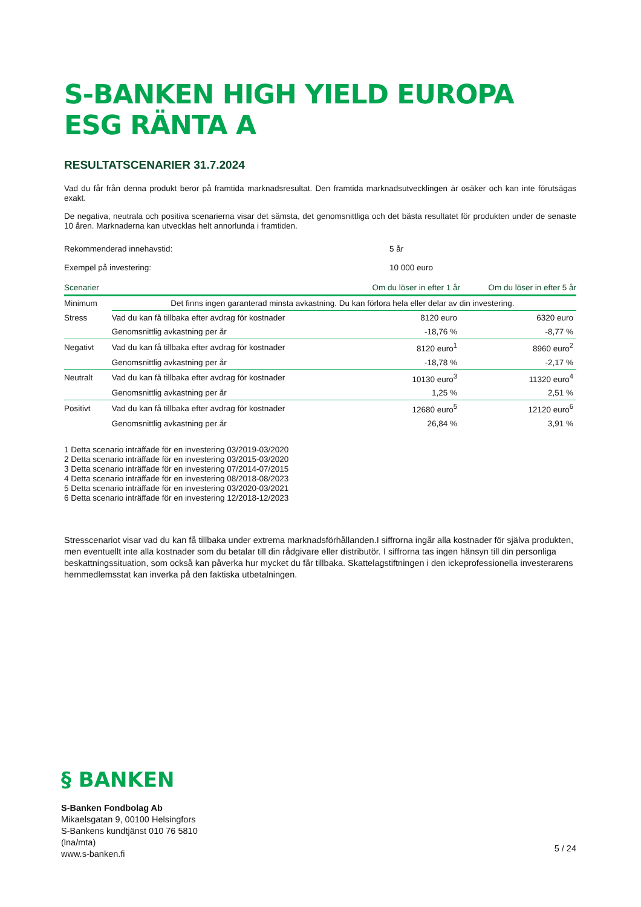S-BANKEN HIGH YIELD EUROPA ESG RÄNTA A
RESULTATSCENARIER 31.7.2024
Vad du får från denna produkt beror på framtida marknadsresultat. Den framtida marknadsutvecklingen är osäker och kan inte förutsägas exakt.
De negativa, neutrala och positiva scenarierna visar det sämsta, det genomsnittliga och det bästa resultatet för produkten under de senaste 10 åren. Marknaderna kan utvecklas helt annorlunda i framtiden.
Rekommenderad innehavstid: 5 år
Exempel på investering: 10 000 euro
| Scenarier | | Om du löser in efter 1 år | Om du löser in efter 5 år |
| --- | --- | --- | --- |
| Minimum | Det finns ingen garanterad minsta avkastning. Du kan förlora hela eller delar av din investering. | | |
| Stress | Vad du kan få tillbaka efter avdrag för kostnader | 8120 euro | 6320 euro |
| | Genomsnittlig avkastning per år | -18,76 % | -8,77 % |
| Negativt | Vad du kan få tillbaka efter avdrag för kostnader | 8120 euro<sup>1</sup> | 8960 euro<sup>2</sup> |
| | Genomsnittlig avkastning per år | -18,78 % | -2,17 % |
| Neutralt | Vad du kan få tillbaka efter avdrag för kostnader | 10130 euro<sup>3</sup> | 11320 euro<sup>4</sup> |
| | Genomsnittlig avkastning per år | 1,25 % | 2,51 % |
| Positivt | Vad du kan få tillbaka efter avdrag för kostnader | 12680 euro<sup>5</sup> | 12120 euro<sup>6</sup> |
| | Genomsnittlig avkastning per år | 26,84 % | 3,91 % |
1 Detta scenario inträffade för en investering 03/2019-03/2020
2 Detta scenario inträffade för en investering 03/2015-03/2020
3 Detta scenario inträffade för en investering 07/2014-07/2015
4 Detta scenario inträffade för en investering 08/2018-08/2023
5 Detta scenario inträffade för en investering 03/2020-03/2021
6 Detta scenario inträffade för en investering 12/2018-12/2023
Stresscenariot visar vad du kan få tillbaka under extrema marknadsförhållanden.I siffrorna ingår alla kostnader för själva produkten, men eventuellt inte alla kostnader som du betalar till din rådgivare eller distributör. I siffrorna tas ingen hänsyn till din personliga beskattningssituation, som också kan påverka hur mycket du får tillbaka. Skattelagstiftningen i den ickeprofessionella investerarens hemmedlemsstat kan inverka på den faktiska utbetalningen.
§ BANKEN
S-Banken Fondbolag Ab
Mikaelsgatan 9, 00100 Helsingfors
S-Bankens kundtjänst 010 76 5810
(lna/mta)
www.s-banken.fi
5 / 24